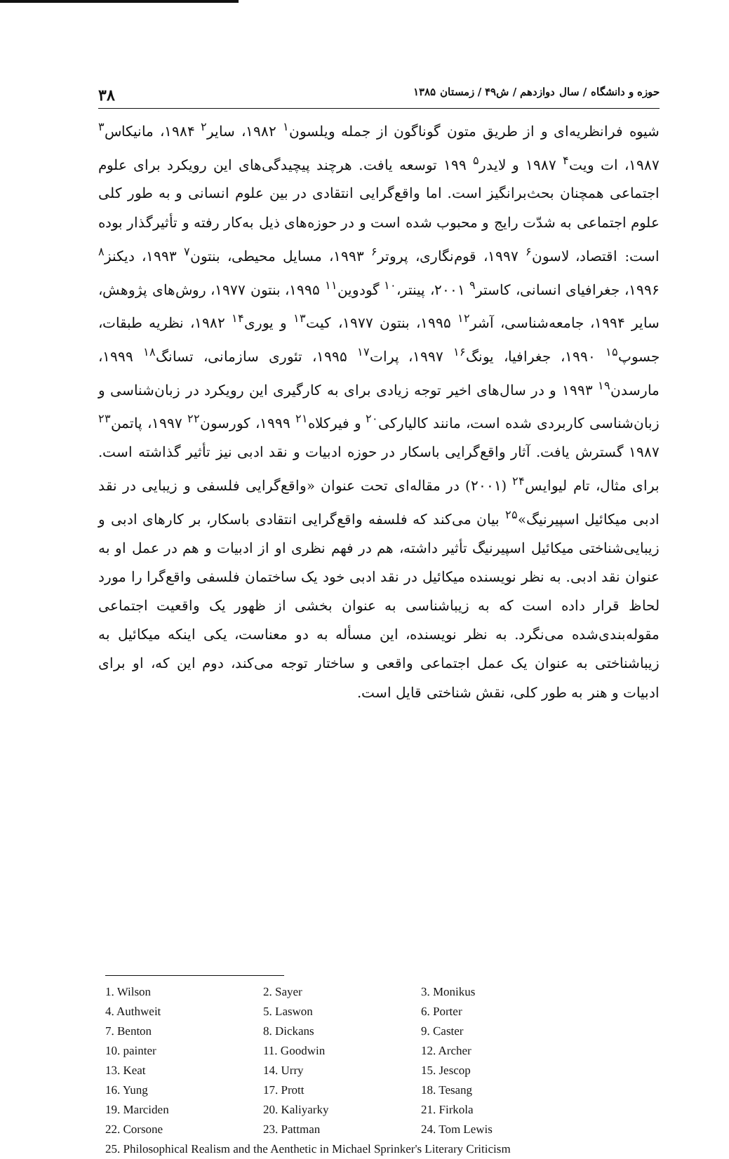حوزه و دانشگاه / سال دوازدهم / ش۴۹ / زمستان ۱۳۸۵ ۳۸
شیوه فرانظریه‌ای و از طریق متون گوناگون از جمله ویلسون<sup>۱</sup> ۱۹۸۲، سایر<sup>۲</sup> ۱۹۸۴، مانیکاس<sup>۳</sup> ۱۹۸۷، ات ویت<sup>۴</sup> ۱۹۸۷ و لایدر<sup>۵</sup> ۱۹۹ توسعه یافت. هرچند پیچیدگی‌های این رویکرد برای علوم اجتماعی همچنان بحث‌برانگیز است. اما واقع‌گرایی انتقادی در بین علوم انسانی و به طور کلی علوم اجتماعی به شدّت رایج و محبوب شده است و در حوزه‌های ذیل به‌کار رفته و تأثیرگذار بوده است: اقتصاد، لاسون<sup>۶</sup> ۱۹۹۷، قوم‌نگاری، پروتر<sup>۶</sup> ۱۹۹۳، مسایل محیطی، بنتون<sup>۷</sup> ۱۹۹۳، دیکنز<sup>۸</sup> ۱۹۹۶، جغرافیای انسانی، کاستر<sup>۹</sup> ۲۰۰۱، پینتر،<sup>۱۰</sup> گودوین<sup>۱۱</sup> ۱۹۹۵، بنتون ۱۹۷۷، روش‌های پژوهش، سایر ۱۹۹۴، جامعه‌شناسی، آشر<sup>۱۲</sup> ۱۹۹۵، بنتون ۱۹۷۷، کیت<sup>۱۳</sup> و یوری<sup>۱۴</sup> ۱۹۸۲، نظریه طبقات، جسوپ<sup>۱۵</sup> ۱۹۹۰، جغرافیا، یونگ<sup>۱۶</sup> ۱۹۹۷، پرات<sup>۱۷</sup> ۱۹۹۵، تئوری سازمانی، تسانگ<sup>۱۸</sup> ۱۹۹۹، مارسدن<sup>۱۹</sup> ۱۹۹۳ و در سال‌های اخیر توجه زیادی برای به کارگیری این رویکرد در زبان‌شناسی و زبان‌شناسی کاربردی شده است، مانند کالیارکی<sup>۲۰</sup> و فیرکلاه<sup>۲۱</sup> ۱۹۹۹، کورسون<sup>۲۲</sup> ۱۹۹۷، پاتمن<sup>۲۳</sup> ۱۹۸۷ گسترش یافت. آثار واقع‌گرایی باسکار در حوزه ادبیات و نقد ادبی نیز تأثیر گذاشته است. برای مثال، تام لیوایس<sup>۲۴</sup> (۲۰۰۱) در مقاله‌ای تحت عنوان «واقع‌گرایی فلسفی و زیبایی در نقد ادبی میکائیل اسپیرنیگ»<sup>۲۵</sup> بیان می‌کند که فلسفه واقع‌گرایی انتقادی باسکار، بر کارهای ادبی و زیبایی‌شناختی میکائیل اسپیرنیگ تأثیر داشته، هم در فهم نظری او از ادبیات و هم در عمل او به عنوان نقد ادبی. به نظر نویسنده میکائیل در نقد ادبی خود یک ساختمان فلسفی واقع‌گرا را مورد لحاظ قرار داده است که به زیباشناسی به عنوان بخشی از ظهور یک واقعیت اجتماعی مقوله‌بندی‌شده می‌نگرد. به نظر نویسنده، این مسأله به دو معناست، یکی اینکه میکائیل به زیباشناختی به عنوان یک عمل اجتماعی واقعی و ساختار توجه می‌کند، دوم این که، او برای ادبیات و هنر به طور کلی، نقش شناختی قایل است.
| 1. Wilson | 2. Sayer | 3. Monikus |
| 4. Authweit | 5. Laswon | 6. Porter |
| 7. Benton | 8. Dickans | 9. Caster |
| 10. painter | 11. Goodwin | 12. Archer |
| 13. Keat | 14. Urry | 15. Jescop |
| 16. Yung | 17. Prott | 18. Tesang |
| 19. Marciden | 20. Kaliyarky | 21. Firkola |
| 22. Corsone | 23. Pattman | 24. Tom Lewis |
25. Philosophical Realism and the Aenthetic in Michael Sprinker's Literary Criticism